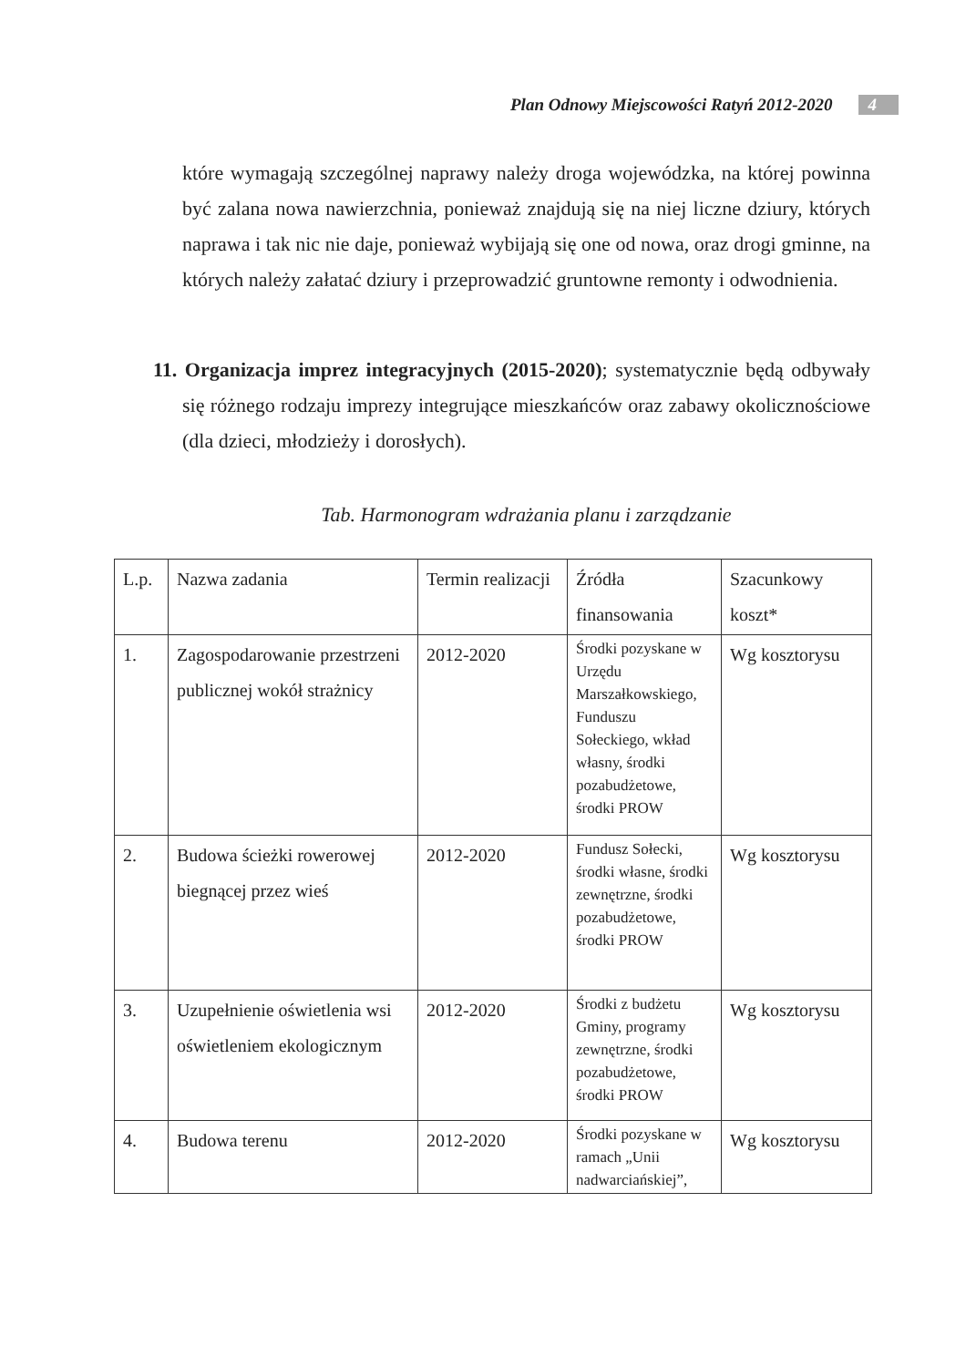Plan Odnowy Miejscowości Ratyń 2012-2020 4
które wymagają szczególnej naprawy należy droga wojewódzka, na której powinna być zalana nowa nawierzchnia, ponieważ znajdują się na niej liczne dziury, których naprawa i tak nic nie daje, ponieważ wybijają się one od nowa, oraz drogi gminne, na których należy załatać dziury i przeprowadzić gruntowne remonty i odwodnienia.
11. Organizacja imprez integracyjnych (2015-2020); systematycznie będą odbywały się różnego rodzaju imprezy integrujące mieszkańców oraz zabawy okolicznościowe (dla dzieci, młodzieży i dorosłych).
Tab. Harmonogram wdrażania planu i zarządzanie
| L.p. | Nazwa zadania | Termin realizacji | Źródła finansowania | Szacunkowy koszt* |
| 1. | Zagospodarowanie przestrzeni publicznej wokół strażnicy | 2012-2020 | Środki pozyskane w Urzędu Marszałkowskiego, Funduszu Sołeckiego, wkład własny, środki pozabudżetowe, środki PROW | Wg kosztorysu |
| 2. | Budowa ścieżki rowerowej biegnącej przez wieś | 2012-2020 | Fundusz Sołecki, środki własne, środki zewnętrzne, środki pozabudżetowe, środki PROW | Wg kosztorysu |
| 3. | Uzupełnienie oświetlenia wsi oświetleniem ekologicznym | 2012-2020 | Środki z budżetu Gminy, programy zewnętrzne, środki pozabudżetowe, środki PROW | Wg kosztorysu |
| 4. | Budowa terenu | 2012-2020 | Środki pozyskane w ramach „Unii nadwarciańskiej”, | Wg kosztorysu |